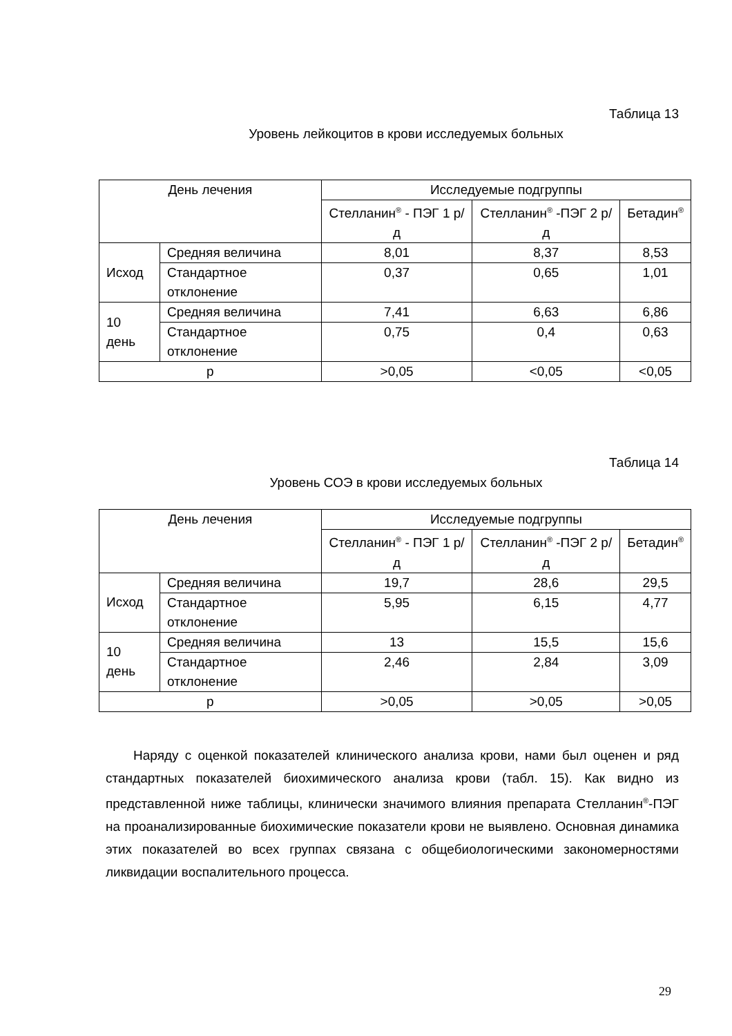Таблица 13
Уровень лейкоцитов в крови исследуемых больных
| День лечения | | Исследуемые подгруппы | | |
| | | Стелланин<sup>®</sup> - ПЭГ 1 р/д | Стелланин<sup>®</sup> -ПЭГ 2 р/д | Бетадин<sup>®</sup> |
| Исход | Средняя величина | 8,01 | 8,37 | 8,53 |
| | Стандартное отклонение | 0,37 | 0,65 | 1,01 |
| 10 день | Средняя величина | 7,41 | 6,63 | 6,86 |
| | Стандартное отклонение | 0,75 | 0,4 | 0,63 |
| р | | >0,05 | <0,05 | <0,05 |
Таблица 14
Уровень СОЭ в крови исследуемых больных
| День лечения | | Исследуемые подгруппы | | |
| | | Стелланин<sup>®</sup> - ПЭГ 1 р/д | Стелланин<sup>®</sup> -ПЭГ 2 р/д | Бетадин<sup>®</sup> |
| Исход | Средняя величина | 19,7 | 28,6 | 29,5 |
| | Стандартное отклонение | 5,95 | 6,15 | 4,77 |
| 10 день | Средняя величина | 13 | 15,5 | 15,6 |
| | Стандартное отклонение | 2,46 | 2,84 | 3,09 |
| р | | >0,05 | >0,05 | >0,05 |
Наряду с оценкой показателей клинического анализа крови, нами был оценен и ряд стандартных показателей биохимического анализа крови (табл. 15). Как видно из представленной ниже таблицы, клинически значимого влияния препарата Стелланин<sup>®</sup>-ПЭГ на проанализированные биохимические показатели крови не выявлено. Основная динамика этих показателей во всех группах связана с общебиологическими закономерностями ликвидации воспалительного процесса.
29